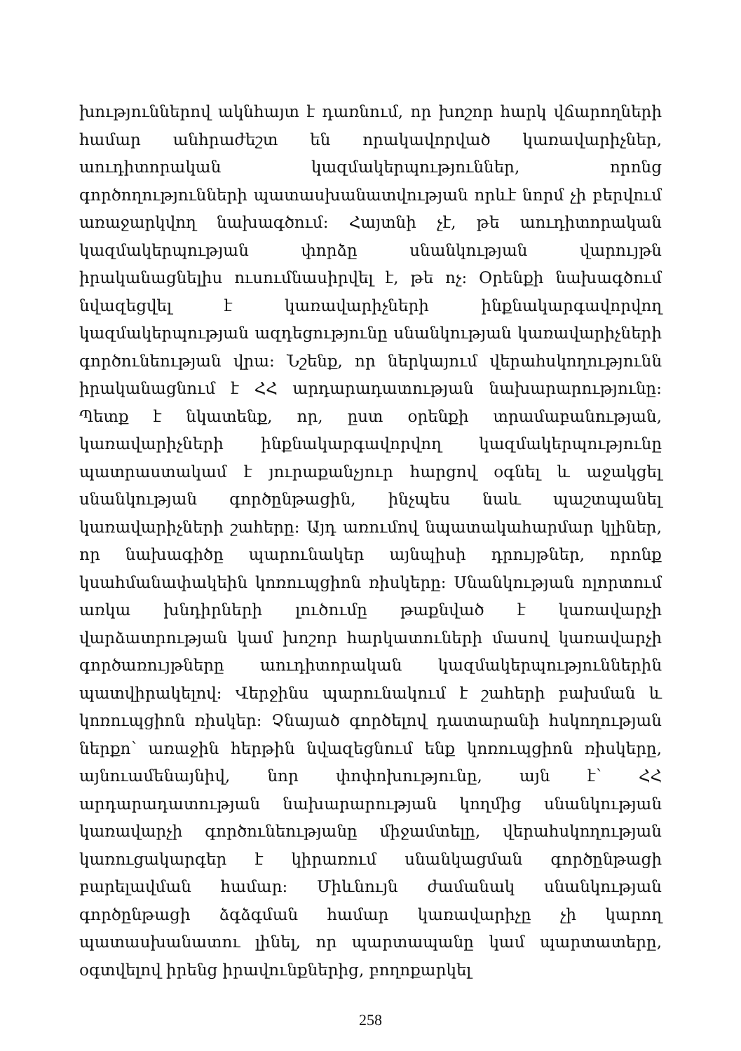խություններով ակնհայտ է դառնում, որ խոշոր հարկ վճարողների համար անհրաժեշտ են որակավորված կառավարիչներ, աուդիտորական կազմակերպություններ, որոնց գործողությունների պատասխանատվության որևէ նորմ չի բերվում առաջարկվող նախագծում: Հայտնի չէ, թե աուդիտորական կազմակերպության փորձը սնանկության վարույթն իրականացնելիս ուսումնասիրվել է, թե ոչ: Օրենքի նախագծում նվազեցվել է կառավարիչների ինքնակարգավորվող կազմակերպության ազդեցությունը սնանկության կառավարիչների գործունեության վրա: Նշենք, որ ներկայում վերահսկողությունն իրականացնում է ՀՀ արդարադատության նախարարությունը: Պետք է նկատենք, որ, ըստ օրենքի տրամաբանության, կառավարիչների ինքնակարգավորվող կազմակերպությունը պատրաստակամ է յուրաքանչյուր հարցով օգնել և աջակցել սնանկության գործընթացին, ինչպես նաև պաշտպանել կառավարիչների շահերը: Այդ առումով նպատակահարմար կլիներ, որ նախագիծը պարունակեր այնպիսի դրույթներ, որոնք կսահմանափակեին կոռուպցիոն ռիսկերը: Սնանկության ոլորտում առկա խնդիրների լուծումը թաքնված է կառավարչի վարձատրության կամ խոշոր հարկատուների մասով կառավարչի գործառույթները աուդիտորական կազմակերպություններին պատվիրակելով: Վերջինս պարունակում է շահերի բախման և կոռուպցիոն ռիսկեր: Չնայած գործելով դատարանի հսկողության ներքո՝ առաջին հերթին նվազեցնում ենք կոռուպցիոն ռիսկերը, այնուամենայնիվ, նոր փոփոխությունը, այն է՝ ՀՀ արդարադատության նախարարության կողմից սնանկության կառավարչի գործունեությանը միջամտելը, վերահսկողության կառուցակարգեր է կիրառում սնանկացման գործընթացի բարելավման համար: Միևնույն ժամանակ սնանկության գործընթացի ձգձգման համար կառավարիչը չի կարող պատասխանատու լինել, որ պարտապանը կամ պարտատերը, օգտվելով իրենց իրավունքներից, բողոքարկել
258